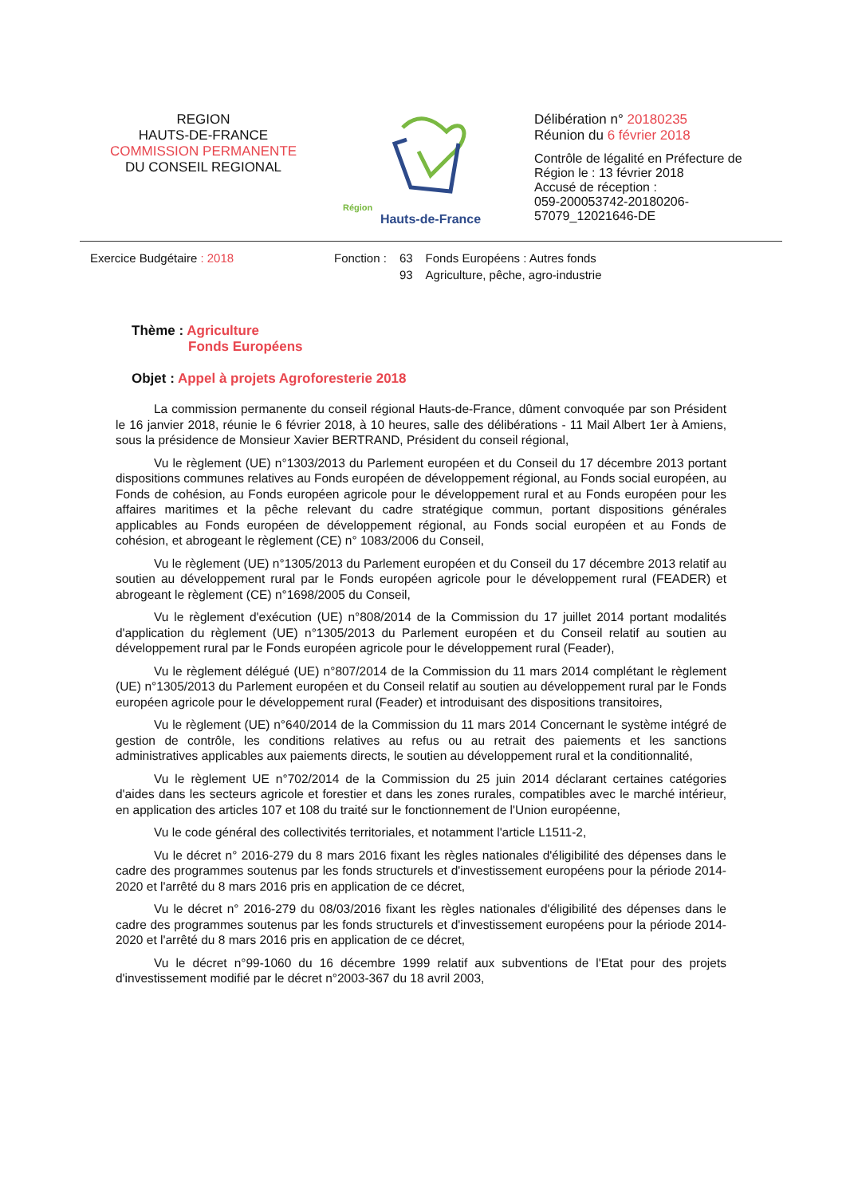REGION
HAUTS-DE-FRANCE
COMMISSION PERMANENTE
DU CONSEIL REGIONAL
Région
Hauts-de-France
Délibération n° 20180235
Réunion du 6 février 2018
Contrôle de légalité en Préfecture de
Région le : 13 février 2018
Accusé de réception :
059-200053742-20180206-
57079_12021646-DE
| Exercice Budgétaire : 2018 | Fonction : | 63 | Fonds Européens : Autres fonds |
| | | 93 | Agriculture, pêche, agro-industrie |
Thème : Agriculture
Fonds Européens
Objet : Appel à projets Agroforesterie 2018
La commission permanente du conseil régional Hauts-de-France, dûment convoquée par son Président le 16 janvier 2018, réunie le 6 février 2018, à 10 heures, salle des délibérations - 11 Mail Albert 1er à Amiens, sous la présidence de Monsieur Xavier BERTRAND, Président du conseil régional,
Vu le règlement (UE) n°1303/2013 du Parlement européen et du Conseil du 17 décembre 2013 portant dispositions communes relatives au Fonds européen de développement régional, au Fonds social européen, au Fonds de cohésion, au Fonds européen agricole pour le développement rural et au Fonds européen pour les affaires maritimes et la pêche relevant du cadre stratégique commun, portant dispositions générales applicables au Fonds européen de développement régional, au Fonds social européen et au Fonds de cohésion, et abrogeant le règlement (CE) n° 1083/2006 du Conseil,
Vu le règlement (UE) n°1305/2013 du Parlement européen et du Conseil du 17 décembre 2013 relatif au soutien au développement rural par le Fonds européen agricole pour le développement rural (FEADER) et abrogeant le règlement (CE) n°1698/2005 du Conseil,
Vu le règlement d'exécution (UE) n°808/2014 de la Commission du 17 juillet 2014 portant modalités d'application du règlement (UE) n°1305/2013 du Parlement européen et du Conseil relatif au soutien au développement rural par le Fonds européen agricole pour le développement rural (Feader),
Vu le règlement délégué (UE) n°807/2014 de la Commission du 11 mars 2014 complétant le règlement (UE) n°1305/2013 du Parlement européen et du Conseil relatif au soutien au développement rural par le Fonds européen agricole pour le développement rural (Feader) et introduisant des dispositions transitoires,
Vu le règlement (UE) n°640/2014 de la Commission du 11 mars 2014 Concernant le système intégré de gestion de contrôle, les conditions relatives au refus ou au retrait des paiements et les sanctions administratives applicables aux paiements directs, le soutien au développement rural et la conditionnalité,
Vu le règlement UE n°702/2014 de la Commission du 25 juin 2014 déclarant certaines catégories d'aides dans les secteurs agricole et forestier et dans les zones rurales, compatibles avec le marché intérieur, en application des articles 107 et 108 du traité sur le fonctionnement de l'Union européenne,
Vu le code général des collectivités territoriales, et notamment l'article L1511-2,
Vu le décret n° 2016-279 du 8 mars 2016 fixant les règles nationales d'éligibilité des dépenses dans le cadre des programmes soutenus par les fonds structurels et d'investissement européens pour la période 2014-2020 et l'arrêté du 8 mars 2016 pris en application de ce décret,
Vu le décret n° 2016-279 du 08/03/2016 fixant les règles nationales d'éligibilité des dépenses dans le cadre des programmes soutenus par les fonds structurels et d'investissement européens pour la période 2014-2020 et l'arrêté du 8 mars 2016 pris en application de ce décret,
Vu le décret n°99-1060 du 16 décembre 1999 relatif aux subventions de l'Etat pour des projets d'investissement modifié par le décret n°2003-367 du 18 avril 2003,